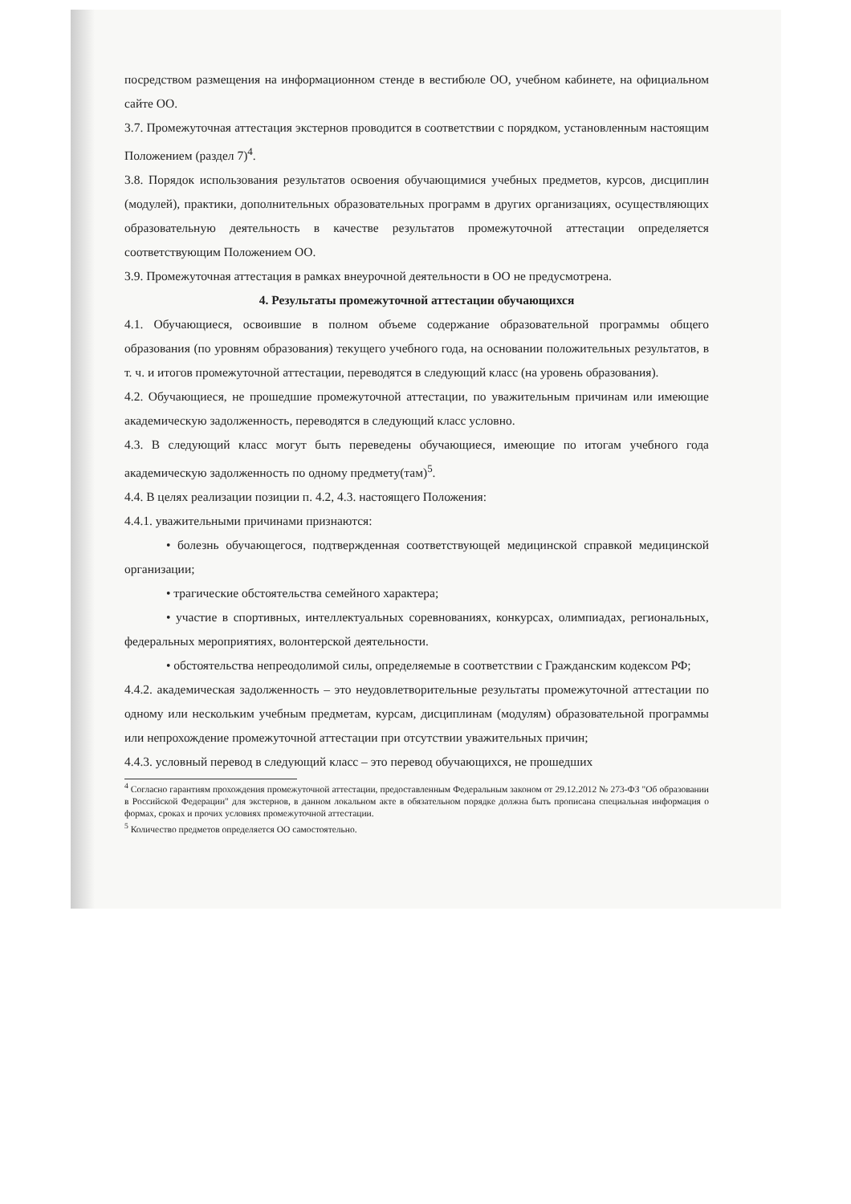посредством размещения на информационном стенде в вестибюле ОО, учебном кабинете, на официальном сайте ОО.
3.7. Промежуточная аттестация экстернов проводится в соответствии с порядком, установленным настоящим Положением (раздел 7)<sup>4</sup>.
3.8. Порядок использования результатов освоения обучающимися учебных предметов, курсов, дисциплин (модулей), практики, дополнительных образовательных программ в других организациях, осуществляющих образовательную деятельность в качестве результатов промежуточной аттестации определяется соответствующим Положением ОО.
3.9. Промежуточная аттестация в рамках внеурочной деятельности в ОО не предусмотрена.
4. Результаты промежуточной аттестации обучающихся
4.1. Обучающиеся, освоившие в полном объеме содержание образовательной программы общего образования (по уровням образования) текущего учебного года, на основании положительных результатов, в т. ч. и итогов промежуточной аттестации, переводятся в следующий класс (на уровень образования).
4.2. Обучающиеся, не прошедшие промежуточной аттестации, по уважительным причинам или имеющие академическую задолженность, переводятся в следующий класс условно.
4.3. В следующий класс могут быть переведены обучающиеся, имеющие по итогам учебного года академическую задолженность по одному предмету(там)<sup>5</sup>.
4.4. В целях реализации позиции п. 4.2, 4.3. настоящего Положения:
4.4.1. уважительными причинами признаются:
• болезнь обучающегося, подтвержденная соответствующей медицинской справкой медицинской организации;
• трагические обстоятельства семейного характера;
• участие в спортивных, интеллектуальных соревнованиях, конкурсах, олимпиадах, региональных, федеральных мероприятиях, волонтерской деятельности.
• обстоятельства непреодолимой силы, определяемые в соответствии с Гражданским кодексом РФ;
4.4.2. академическая задолженность – это неудовлетворительные результаты промежуточной аттестации по одному или нескольким учебным предметам, курсам, дисциплинам (модулям) образовательной программы или непрохождение промежуточной аттестации при отсутствии уважительных причин;
4.4.3. условный перевод в следующий класс – это перевод обучающихся, не прошедших
<sup>4</sup> Согласно гарантиям прохождения промежуточной аттестации, предоставленным Федеральным законом от 29.12.2012 № 273-ФЗ "Об образовании в Российской Федерации" для экстернов, в данном локальном акте в обязательном порядке должна быть прописана специальная информация о формах, сроках и прочих условиях промежуточной аттестации.
<sup>5</sup> Количество предметов определяется ОО самостоятельно.